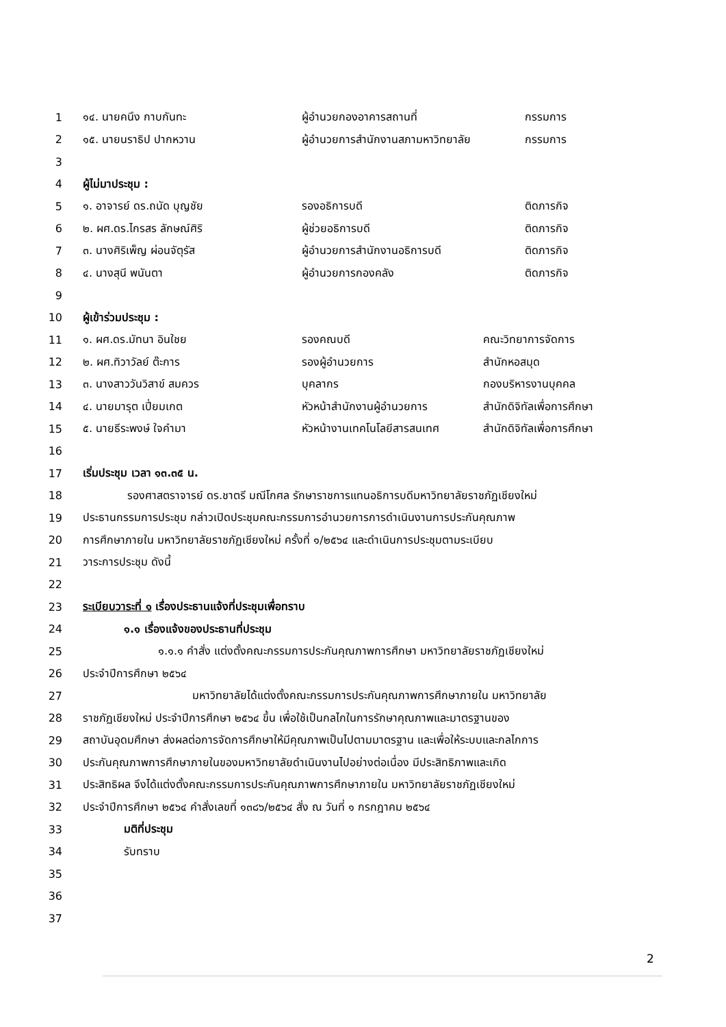1 ๑๔. นายคนึง กาบกันทะ ผู้อำนวยกองอาคารสถานที่ กรรมการ
2 ๑๕. นายนราธิป ปากหวาน ผู้อำนวยการสำนักงานสภามหาวิทยาลัย กรรมการ
3
4 ผู้ไม่มาประชุม :
5 ๑. อาจารย์ ดร.ถนัด บุญชัย รองอธิการบดี ติดภารกิจ
6 ๒. ผศ.ดร.ไกรสร ลักษณ์ศิริ ผู้ช่วยอธิการบดี ติดภารกิจ
7 ๓. นางศิริเพ็ญ ผ่อนจัตุรัส ผู้อำนวยการสำนักงานอธิการบดี ติดภารกิจ
8 ๔. นางสุนี พนันตา ผู้อำนวยการกองคลัง ติดภารกิจ
9
10 ผู้เข้าร่วมประชุม :
11 ๑. ผศ.ดร.มัทนา อินใชย รองคณบดี คณะวิทยาการจัดการ
12 ๒. ผศ.ทิวาวัลย์ ต๊ะการ รองผู้อำนวยการ สำนักหอสมุด
13 ๓. นางสาววันวิสาข์ สมควร บุคลากร กองบริหารงานบุคคล
14 ๔. นายมารุต เปี่ยมเกต หัวหน้าสำนักงานผู้อำนวยการ สำนักดิจิทัลเพื่อการศึกษา
15 ๕. นายธีระพงษ์ ใจคำมา หัวหน้างานเทคโนโลยีสารสนเทศ สำนักดิจิทัลเพื่อการศึกษา
16
17 เริ่มประชุม เวลา ๑๓.๓๕ น.
18 รองศาสตราจารย์ ดร.ชาตรี มณีโกศล รักษาราชการแทนอธิการบดีมหาวิทยาลัยราชภัฏเชียงใหม่
19 ประธานกรรมการประชุม กล่าวเปิดประชุมคณะกรรมการอำนวยการการดำเนินงานการประกันคุณภาพ
20 การศึกษาภายใน มหาวิทยาลัยราชภัฏเชียงใหม่ ครั้งที่ ๑/๒๕๖๔ และดำเนินการประชุมตามระเบียบ
21 วาระการประชุม ดังนี้
22
23 ระเบียบวาระที่ ๑ เรื่องประธานแจ้งที่ประชุมเพื่อทราบ
24 ๑.๑ เรื่องแจ้งของประธานที่ประชุม
25 ๑.๑.๑ คำสั่ง แต่งตั้งคณะกรรมการประกันคุณภาพการศึกษา มหาวิทยาลัยราชภัฏเชียงใหม่
26 ประจำปีการศึกษา ๒๕๖๔
27 มหาวิทยาลัยได้แต่งตั้งคณะกรรมการประกันคุณภาพการศึกษาภายใน มหาวิทยาลัย
28 ราชภัฏเชียงใหม่ ประจำปีการศึกษา ๒๕๖๔ ขึ้น เพื่อใช้เป็นกลไกในการรักษาคุณภาพและมาตรฐานของ
29 สถาบันอุดมศึกษา ส่งผลต่อการจัดการศึกษาให้มีคุณภาพเป็นไปตามมาตรฐาน และเพื่อให้ระบบและกลไกการ
30 ประกันคุณภาพการศึกษาภายในของมหาวิทยาลัยดำเนินงานไปอย่างต่อเนื่อง มีประสิทธิภาพและเกิด
31 ประสิทธิผล จึงได้แต่งตั้งคณะกรรมการประกันคุณภาพการศึกษาภายใน มหาวิทยาลัยราชภัฏเชียงใหม่
32 ประจำปีการศึกษา ๒๕๖๔ คำสั่งเลขที่ ๑๓๘๖/๒๕๖๔ สั่ง ณ วันที่ ๑ กรกฎาคม ๒๕๖๔
33 มติที่ประชุม
34 รับทราบ
35
36
37
2